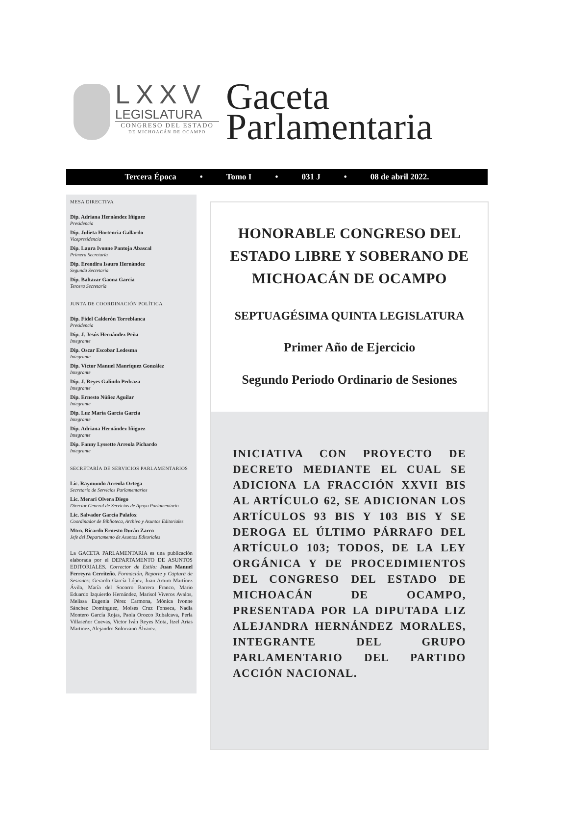LXXV
LEGISLATURA
CONGRESO DEL ESTADO
DE MICHOACÁN DE OCAMPO
Gaceta
Parlamentaria
Tercera Época • Tomo I • 031 J • 08 de abril 2022.
MESA DIRECTIVA
Dip. Adriana Hernández Iñiguez
Presidencia
Dip. Julieta Hortencia Gallardo
Vicepresidencia
Dip. Laura Ivonne Pantoja Abascal
Primera Secretaría
Dip. Erendira Isauro Hernández
Segunda Secretaría
Dip. Baltazar Gaona Garcia
Tercera Secretaría
JUNTA DE COORDINACIÓN POLÍTICA
Dip. Fidel Calderón Torreblanca
Presidencia
Dip. J. Jesús Hernández Peña
Integrante
Dip. Oscar Escobar Ledesma
Integrante
Dip. Víctor Manuel Manríquez González
Integrante
Dip. J. Reyes Galindo Pedraza
Integrante
Dip. Ernesto Núñez Aguilar
Integrante
Dip. Luz María García García
Integrante
Dip. Adriana Hernández Iñiguez
Integrante
Dip. Fanny Lyssette Arreola Pichardo
Integrante
SECRETARÍA DE SERVICIOS PARLAMENTARIOS
Lic. Raymundo Arreola Ortega
Secretario de Servicios Parlamentarios
Lic. Merari Olvera Diego
Director General de Servicios de Apoyo Parlamentario
Lic. Salvador García Palafox
Coordinador de Biblioteca, Archivo y Asuntos Editoriales
Mtro. Ricardo Ernesto Durán Zarco
Jefe del Departamento de Asuntos Editoriales
La GACETA PARLAMENTARIA es una publicación elaborada por el DEPARTAMENTO DE ASUNTOS EDITORIALES. Corrector de Estilo: Juan Manuel Ferreyra Cerriteño. Formación, Reporte y Captura de Sesiones: Gerardo García López, Juan Arturo Martínez Ávila, María del Socorro Barrera Franco, Mario Eduardo Izquierdo Hernández, Marisol Viveros Avalos, Melissa Eugenia Pérez Carmona, Mónica Ivonne Sánchez Domínguez, Moises Cruz Fonseca, Nadia Montero García Rojas, Paola Orozco Rubalcava, Perla Villaseñor Cuevas, Victor Iván Reyes Mota, Itzel Arias Martinez, Alejandro Solorzano Álvarez.
HONORABLE CONGRESO DEL ESTADO LIBRE Y SOBERANO DE MICHOACÁN DE OCAMPO
SEPTUAGÉSIMA QUINTA LEGISLATURA
Primer Año de Ejercicio
Segundo Periodo Ordinario de Sesiones
INICIATIVA CON PROYECTO DE DECRETO MEDIANTE EL CUAL SE ADICIONA LA FRACCIÓN XXVII BIS AL ARTÍCULO 62, SE ADICIONAN LOS ARTÍCULOS 93 BIS Y 103 BIS Y SE DEROGA EL ÚLTIMO PÁRRAFO DEL ARTÍCULO 103; TODOS, DE LA LEY ORGÁNICA Y DE PROCEDIMIENTOS DEL CONGRESO DEL ESTADO DE MICHOACÁN DE OCAMPO, PRESENTADA POR LA DIPUTADA LIZ ALEJANDRA HERNÁNDEZ MORALES, INTEGRANTE DEL GRUPO PARLAMENTARIO DEL PARTIDO ACCIÓN NACIONAL.